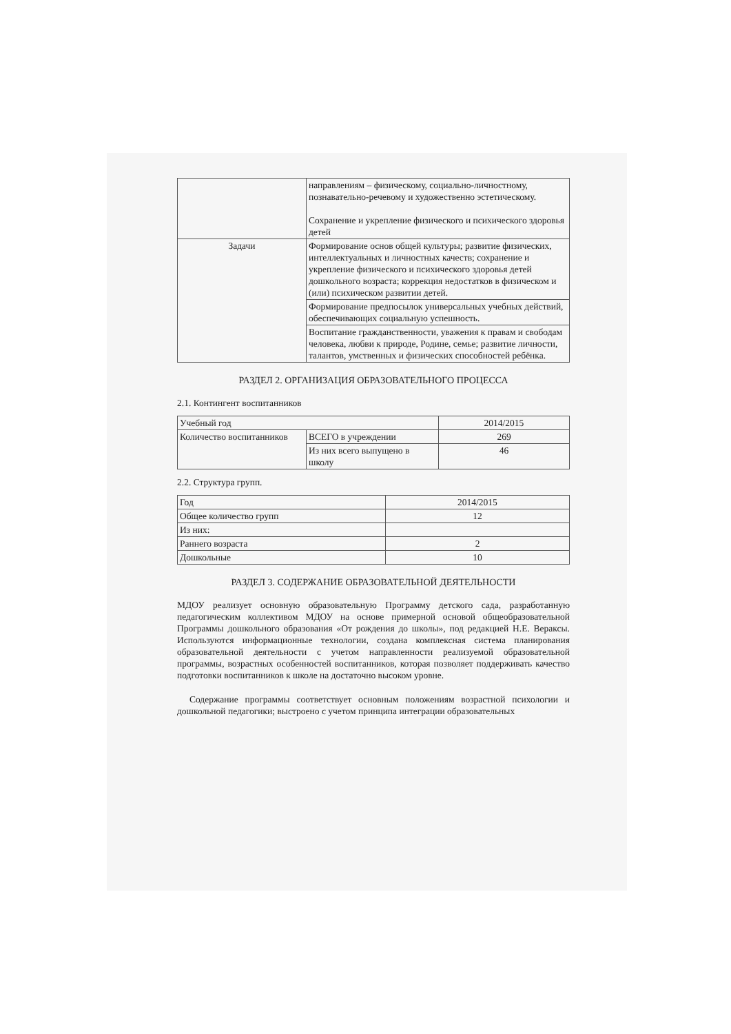| | направлениям – физическому, социально-личностному, познавательно-речевому и художественно эстетическому. Сохранение и укрепление физического и психического здоровья детей |
| Задачи | Формирование основ общей культуры; развитие физических, интеллектуальных и личностных качеств; сохранение и укрепление физического и психического здоровья детей дошкольного возраста; коррекция недостатков в физическом и (или) психическом развитии детей. |
| | Формирование предпосылок универсальных учебных действий, обеспечивающих социальную успешность. |
| | Воспитание гражданственности, уважения к правам и свободам человека, любви к природе, Родине, семье; развитие личности, талантов, умственных и физических способностей ребёнка. |
РАЗДЕЛ 2. ОРГАНИЗАЦИЯ ОБРАЗОВАТЕЛЬНОГО ПРОЦЕССА
2.1. Контингент воспитанников
| Учебный год | | 2014/2015 |
| Количество воспитанников | ВСЕГО в учреждении | 269 |
| | Из них всего выпущено в школу | 46 |
2.2. Структура групп.
| Год | 2014/2015 |
| Общее количество групп | 12 |
| Из них: | |
| Раннего возраста | 2 |
| Дошкольные | 10 |
РАЗДЕЛ 3. СОДЕРЖАНИЕ ОБРАЗОВАТЕЛЬНОЙ ДЕЯТЕЛЬНОСТИ
МДОУ реализует основную образовательную Программу детского сада, разработанную педагогическим коллективом МДОУ на основе примерной основой общеобразовательной Программы дошкольного образования «От рождения до школы», под редакцией Н.Е. Вераксы. Используются информационные технологии, создана комплексная система планирования образовательной деятельности с учетом направленности реализуемой образовательной программы, возрастных особенностей воспитанников, которая позволяет поддерживать качество подготовки воспитанников к школе на достаточно высоком уровне.
Содержание программы соответствует основным положениям возрастной психологии и дошкольной педагогики; выстроено с учетом принципа интеграции образовательных